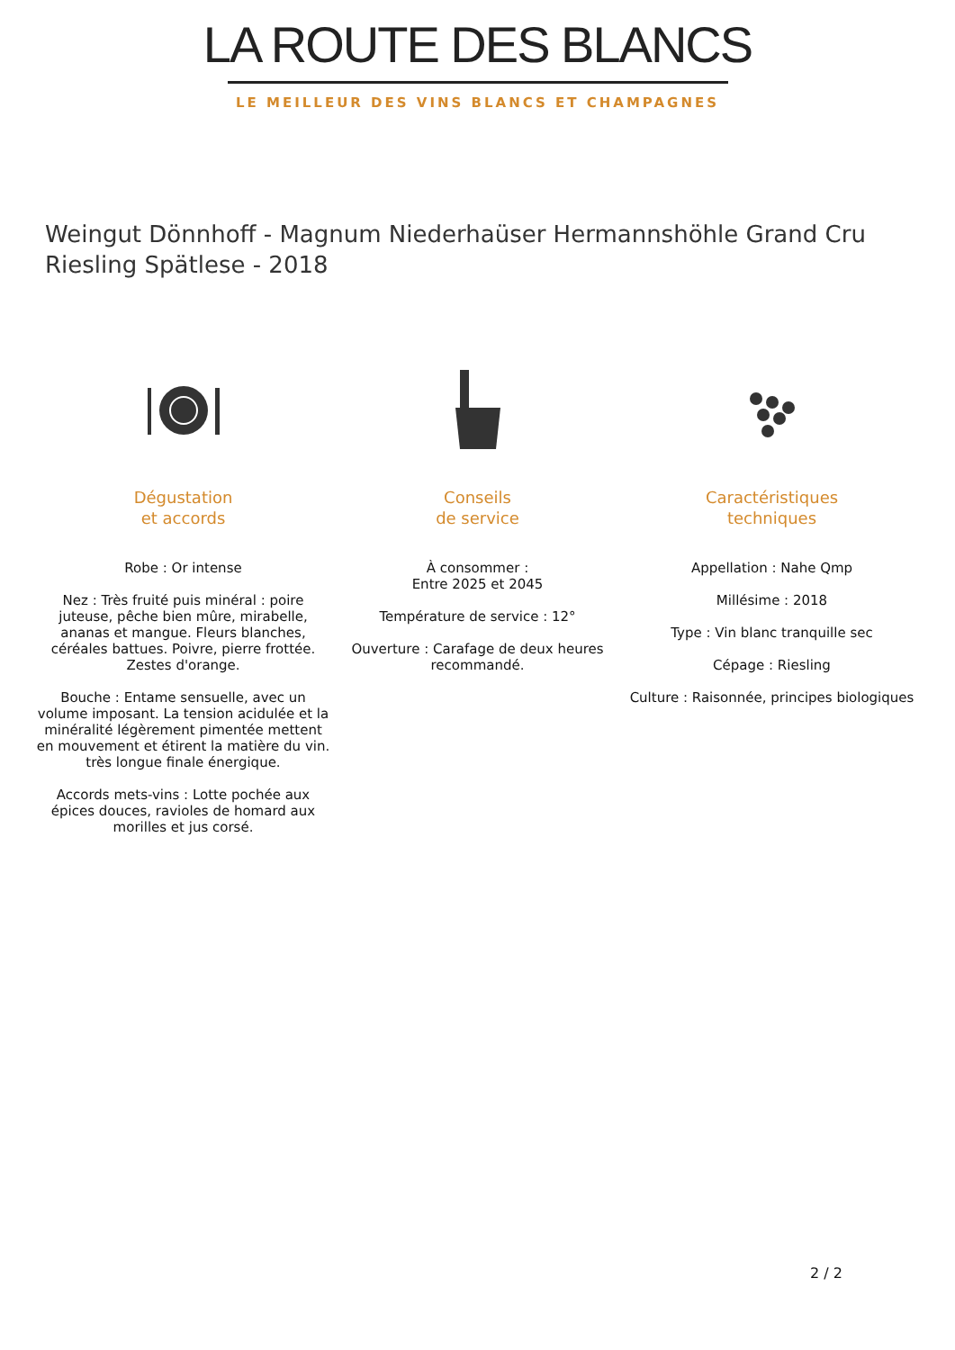LA ROUTE DES BLANCS
LE MEILLEUR DES VINS BLANCS ET CHAMPAGNES
Weingut Dönnhoff - Magnum Niederhaüser Hermannshöhle Grand Cru Riesling Spätlese - 2018
Dégustation
et accords
Robe : Or intense
Nez : Très fruité puis minéral : poire juteuse, pêche bien mûre, mirabelle, ananas et mangue. Fleurs blanches, céréales battues. Poivre, pierre frottée. Zestes d'orange.
Bouche : Entame sensuelle, avec un volume imposant. La tension acidulée et la minéralité légèrement pimentée mettent en mouvement et étirent la matière du vin. très longue finale énergique.
Accords mets-vins : Lotte pochée aux épices douces, ravioles de homard aux morilles et jus corsé.
Conseils
de service
À consommer :
Entre 2025 et 2045
Température de service : 12°
Ouverture : Carafage de deux heures recommandé.
Caractéristiques
techniques
Appellation : Nahe Qmp
Millésime : 2018
Type : Vin blanc tranquille sec
Cépage : Riesling
Culture : Raisonnée, principes biologiques
2 / 2